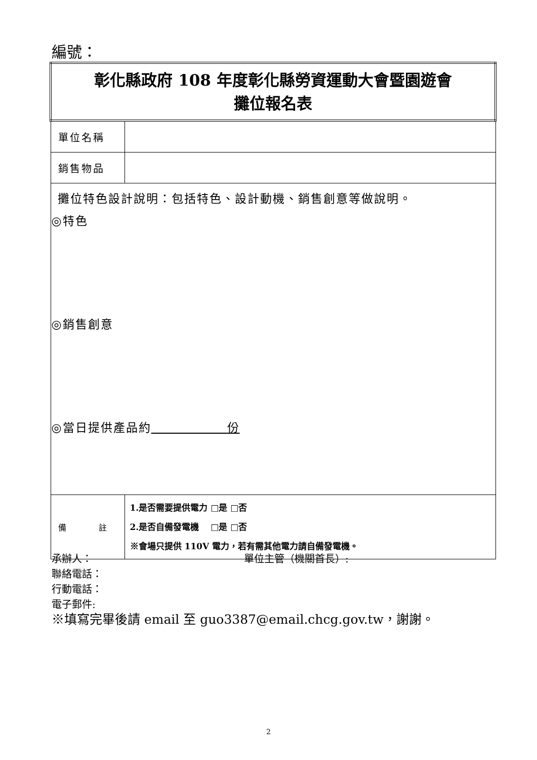編號：
| 彰化縣政府 108 年度彰化縣勞資運動大會暨園遊會 攤位報名表 | |
| 單位名稱 | |
| 銷售物品 | |
| 攤位特色設計說明：包括特色、設計動機、銷售創意等做說明。 ◎特色 ◎銷售創意 ◎當日提供產品約 份 | |
| 備 註 | 1.是否需要提供電力 □是 □否 2.是否自備發電機 □是 □否 ※會場只提供 110V 電力，若有需其他電力請自備發電機。 |
承辦人： 單位主管（機關首長）:
聯絡電話：
行動電話：
電子郵件:
※填寫完畢後請 email 至 guo3387@email.chcg.gov.tw，謝謝。
2